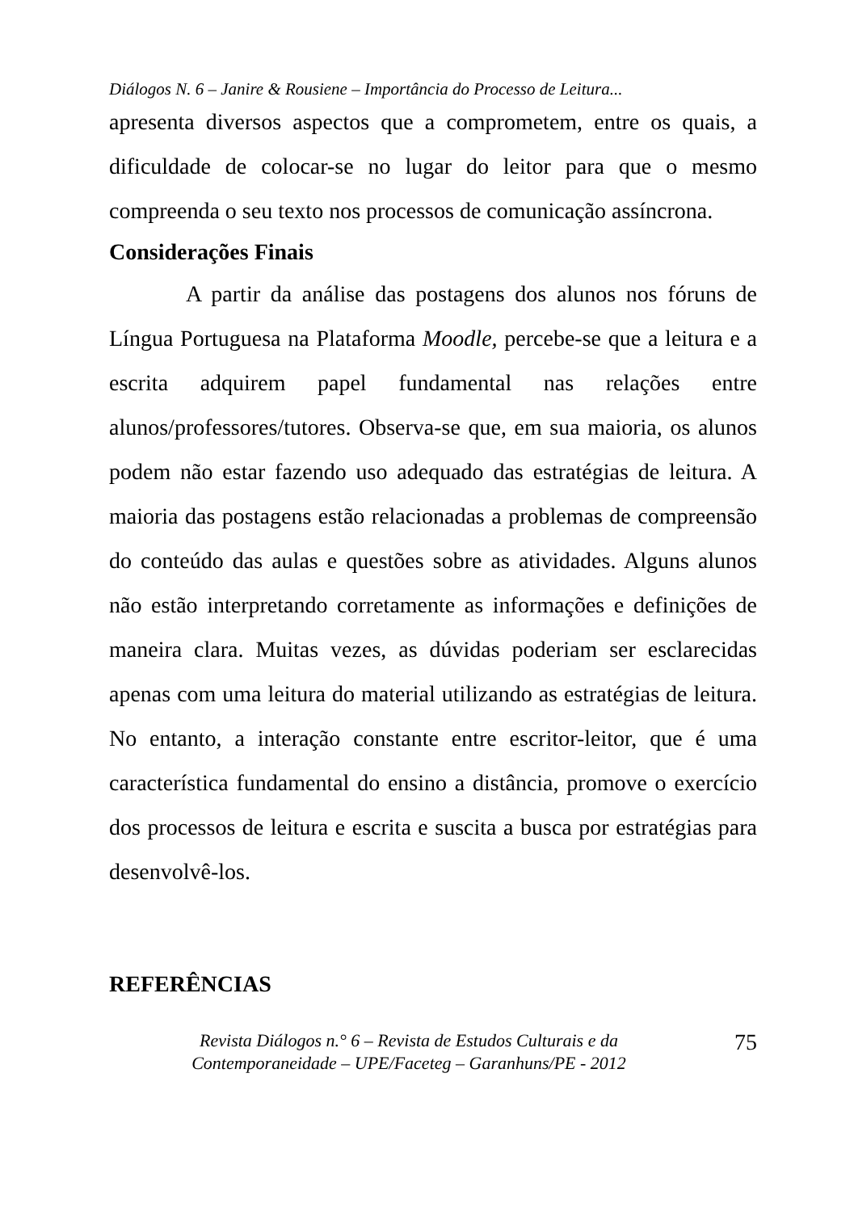Diálogos N. 6 – Janire & Rousiene – Importância do Processo de Leitura...
apresenta diversos aspectos que a comprometem, entre os quais, a dificuldade de colocar-se no lugar do leitor para que o mesmo compreenda o seu texto nos processos de comunicação assíncrona.
Considerações Finais
A partir da análise das postagens dos alunos nos fóruns de Língua Portuguesa na Plataforma Moodle, percebe-se que a leitura e a escrita adquirem papel fundamental nas relações entre alunos/professores/tutores. Observa-se que, em sua maioria, os alunos podem não estar fazendo uso adequado das estratégias de leitura. A maioria das postagens estão relacionadas a problemas de compreensão do conteúdo das aulas e questões sobre as atividades. Alguns alunos não estão interpretando corretamente as informações e definições de maneira clara. Muitas vezes, as dúvidas poderiam ser esclarecidas apenas com uma leitura do material utilizando as estratégias de leitura. No entanto, a interação constante entre escritor-leitor, que é uma característica fundamental do ensino a distância, promove o exercício dos processos de leitura e escrita e suscita a busca por estratégias para desenvolvê-los.
REFERÊNCIAS
Revista Diálogos n.° 6 – Revista de Estudos Culturais e da
Contemporaneidade – UPE/Faceteg – Garanhuns/PE - 2012
75